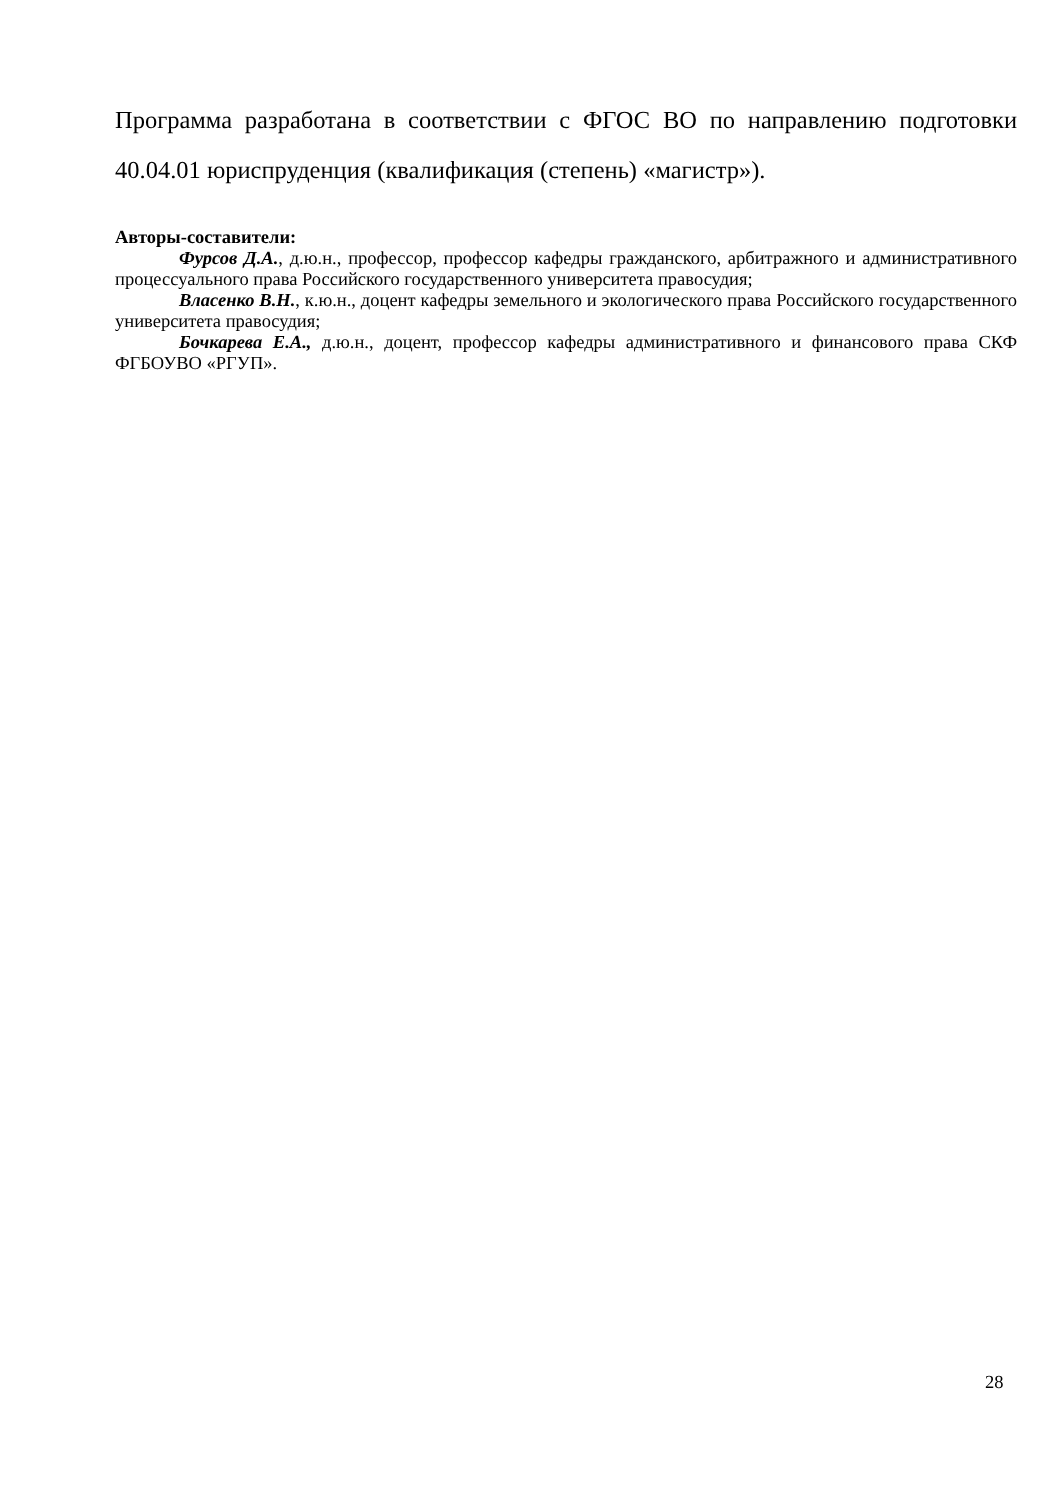Программа разработана в соответствии с ФГОС ВО по направлению подготовки 40.04.01 юриспруденция (квалификация (степень) «магистр»).
Авторы-составители:
Фурсов Д.А., д.ю.н., профессор, профессор кафедры гражданского, арбитражного и административного процессуального права Российского государственного университета правосудия;
Власенко В.Н., к.ю.н., доцент кафедры земельного и экологического права Российского государственного университета правосудия;
Бочкарева Е.А., д.ю.н., доцент, профессор кафедры административного и финансового права СКФ ФГБОУВО «РГУП».
28